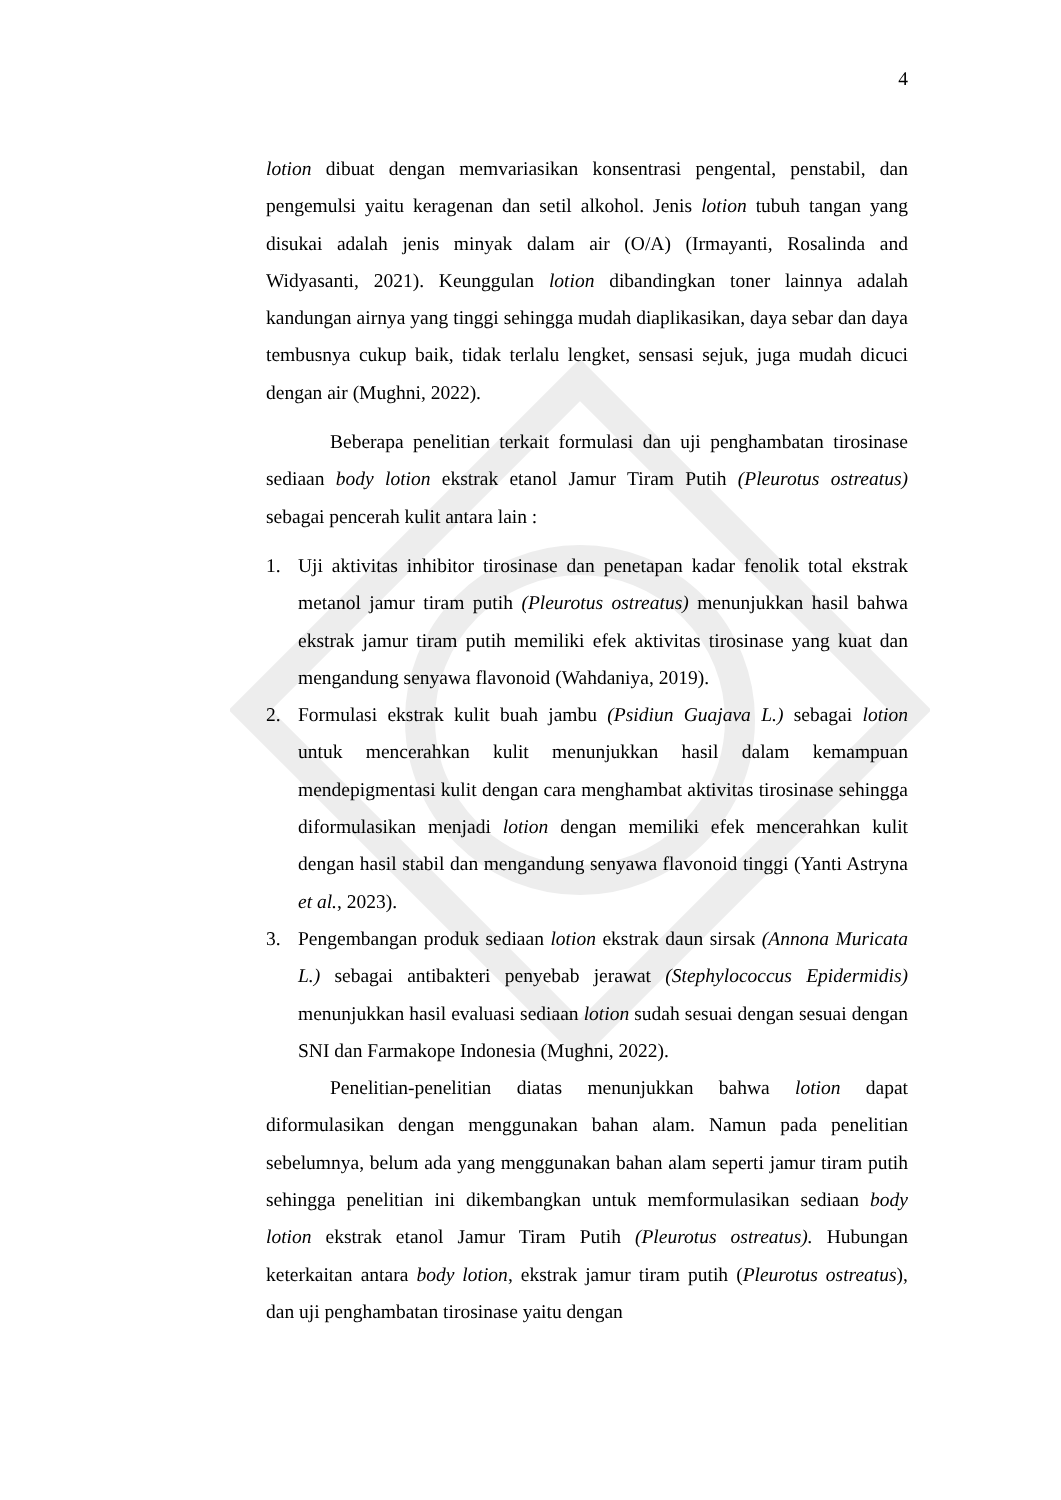4
lotion dibuat dengan memvariasikan konsentrasi pengental, penstabil, dan pengemulsi yaitu keragenan dan setil alkohol. Jenis lotion tubuh tangan yang disukai adalah jenis minyak dalam air (O/A) (Irmayanti, Rosalinda and Widyasanti, 2021). Keunggulan lotion dibandingkan toner lainnya adalah kandungan airnya yang tinggi sehingga mudah diaplikasikan, daya sebar dan daya tembusnya cukup baik, tidak terlalu lengket, sensasi sejuk, juga mudah dicuci dengan air (Mughni, 2022).
Beberapa penelitian terkait formulasi dan uji penghambatan tirosinase sediaan body lotion ekstrak etanol Jamur Tiram Putih (Pleurotus ostreatus) sebagai pencerah kulit antara lain :
1. Uji aktivitas inhibitor tirosinase dan penetapan kadar fenolik total ekstrak metanol jamur tiram putih (Pleurotus ostreatus) menunjukkan hasil bahwa ekstrak jamur tiram putih memiliki efek aktivitas tirosinase yang kuat dan mengandung senyawa flavonoid (Wahdaniya, 2019).
2. Formulasi ekstrak kulit buah jambu (Psidiun Guajava L.) sebagai lotion untuk mencerahkan kulit menunjukkan hasil dalam kemampuan mendepigmentasi kulit dengan cara menghambat aktivitas tirosinase sehingga diformulasikan menjadi lotion dengan memiliki efek mencerahkan kulit dengan hasil stabil dan mengandung senyawa flavonoid tinggi (Yanti Astryna et al., 2023).
3. Pengembangan produk sediaan lotion ekstrak daun sirsak (Annona Muricata L.) sebagai antibakteri penyebab jerawat (Stephylococcus Epidermidis) menunjukkan hasil evaluasi sediaan lotion sudah sesuai dengan sesuai dengan SNI dan Farmakope Indonesia (Mughni, 2022).
Penelitian-penelitian diatas menunjukkan bahwa lotion dapat diformulasikan dengan menggunakan bahan alam. Namun pada penelitian sebelumnya, belum ada yang menggunakan bahan alam seperti jamur tiram putih sehingga penelitian ini dikembangkan untuk memformulasikan sediaan body lotion ekstrak etanol Jamur Tiram Putih (Pleurotus ostreatus). Hubungan keterkaitan antara body lotion, ekstrak jamur tiram putih (Pleurotus ostreatus), dan uji penghambatan tirosinase yaitu dengan